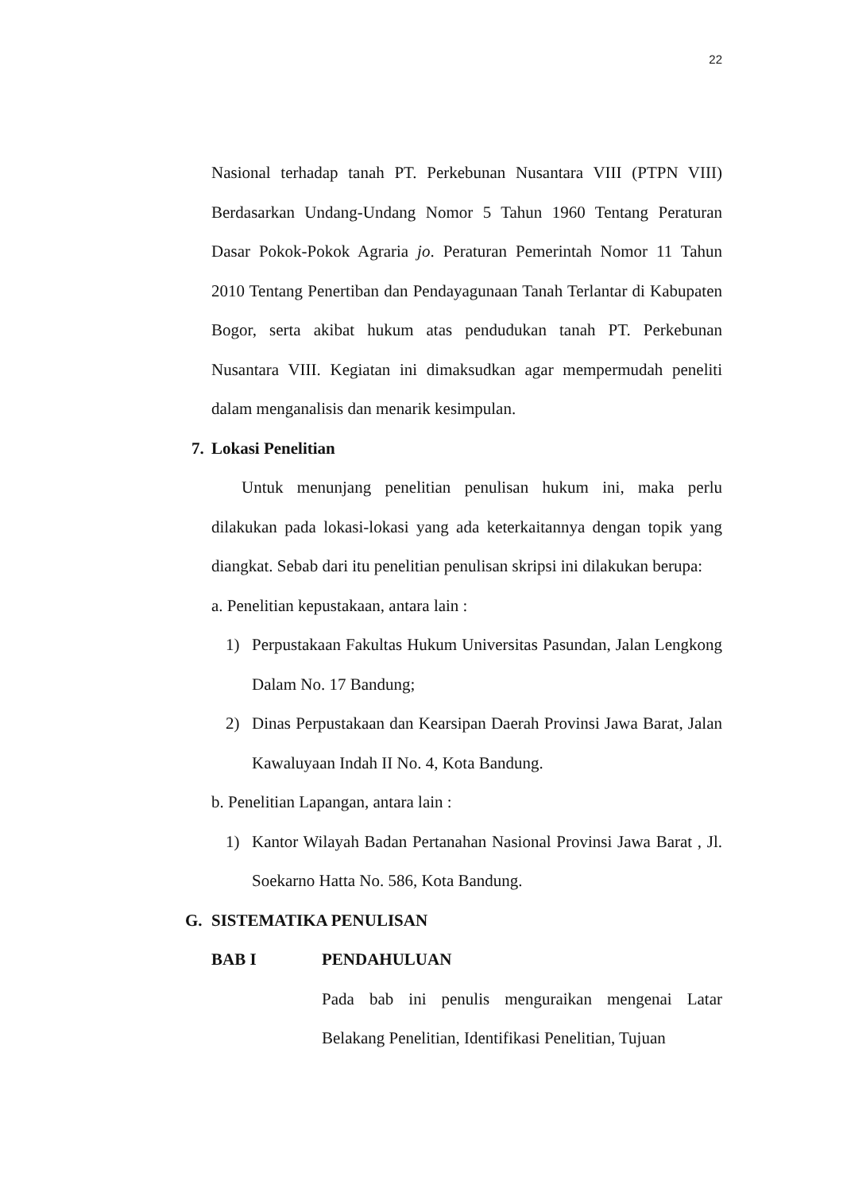22
Nasional terhadap tanah PT. Perkebunan Nusantara VIII (PTPN VIII) Berdasarkan Undang-Undang Nomor 5 Tahun 1960 Tentang Peraturan Dasar Pokok-Pokok Agraria jo. Peraturan Pemerintah Nomor 11 Tahun 2010 Tentang Penertiban dan Pendayagunaan Tanah Terlantar di Kabupaten Bogor, serta akibat hukum atas pendudukan tanah PT. Perkebunan Nusantara VIII. Kegiatan ini dimaksudkan agar mempermudah peneliti dalam menganalisis dan menarik kesimpulan.
7. Lokasi Penelitian
Untuk menunjang penelitian penulisan hukum ini, maka perlu dilakukan pada lokasi-lokasi yang ada keterkaitannya dengan topik yang diangkat. Sebab dari itu penelitian penulisan skripsi ini dilakukan berupa:
a. Penelitian kepustakaan, antara lain :
1) Perpustakaan Fakultas Hukum Universitas Pasundan, Jalan Lengkong Dalam No. 17 Bandung;
2) Dinas Perpustakaan dan Kearsipan Daerah Provinsi Jawa Barat, Jalan Kawaluyaan Indah II No. 4, Kota Bandung.
b. Penelitian Lapangan, antara lain :
1) Kantor Wilayah Badan Pertanahan Nasional Provinsi Jawa Barat , Jl. Soekarno Hatta No. 586, Kota Bandung.
G. SISTEMATIKA PENULISAN
BAB I PENDAHULUAN
Pada bab ini penulis menguraikan mengenai Latar Belakang Penelitian, Identifikasi Penelitian, Tujuan